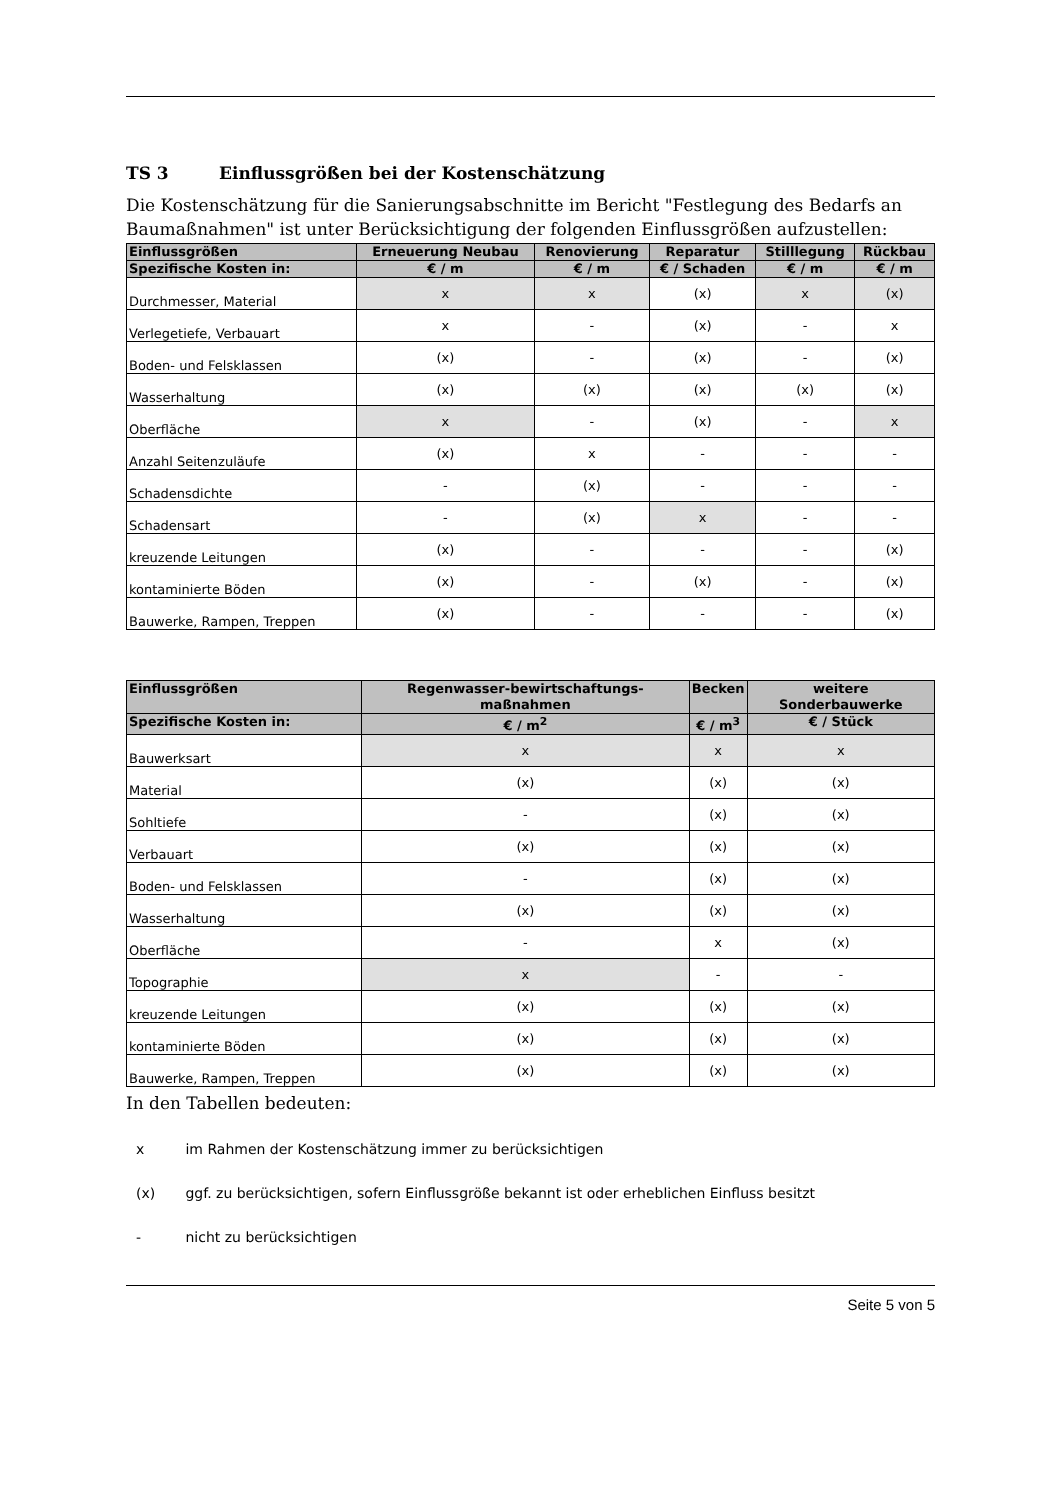TS 3 Einflussgrößen bei der Kostenschätzung
Die Kostenschätzung für die Sanierungsabschnitte im Bericht "Festlegung des Bedarfs an Baumaßnahmen" ist unter Berücksichtigung der folgenden Einflussgrößen aufzustellen:
| Einflussgrößen | Erneuerung Neubau | Renovierung | Reparatur | Stilllegung | Rückbau |
| --- | --- | --- | --- | --- | --- |
| Spezifische Kosten in: | € / m | € / m | € / Schaden | € / m | € / m |
| Durchmesser, Material | x | x | (x) | x | (x) |
| Verlegetiefe, Verbauart | x | - | (x) | - | x |
| Boden- und Felsklassen | (x) | - | (x) | - | (x) |
| Wasserhaltung | (x) | (x) | (x) | (x) | (x) |
| Oberfläche | x | - | (x) | - | x |
| Anzahl Seitenzuläufe | (x) | x | - | - | - |
| Schadensdichte | - | (x) | - | - | - |
| Schadensart | - | (x) | x | - | - |
| kreuzende Leitungen | (x) | - | - | - | (x) |
| kontaminierte Böden | (x) | - | (x) | - | (x) |
| Bauwerke, Rampen, Treppen | (x) | - | - | - | (x) |
| Einflussgrößen | Regenwasser-bewirtschaftungs-maßnahmen | Becken | weitere Sonderbauwerke |
| --- | --- | --- | --- |
| Spezifische Kosten in: | € / m<sup>2</sup> | € / m<sup>3</sup> | € / Stück |
| Bauwerksart | x | x | x |
| Material | (x) | (x) | (x) |
| Sohltiefe | - | (x) | (x) |
| Verbauart | (x) | (x) | (x) |
| Boden- und Felsklassen | - | (x) | (x) |
| Wasserhaltung | (x) | (x) | (x) |
| Oberfläche | - | x | (x) |
| Topographie | x | - | - |
| kreuzende Leitungen | (x) | (x) | (x) |
| kontaminierte Böden | (x) | (x) | (x) |
| Bauwerke, Rampen, Treppen | (x) | (x) | (x) |
In den Tabellen bedeuten:
x im Rahmen der Kostenschätzung immer zu berücksichtigen
(x) ggf. zu berücksichtigen, sofern Einflussgröße bekannt ist oder erheblichen Einfluss besitzt
- nicht zu berücksichtigen
Seite 5 von 5